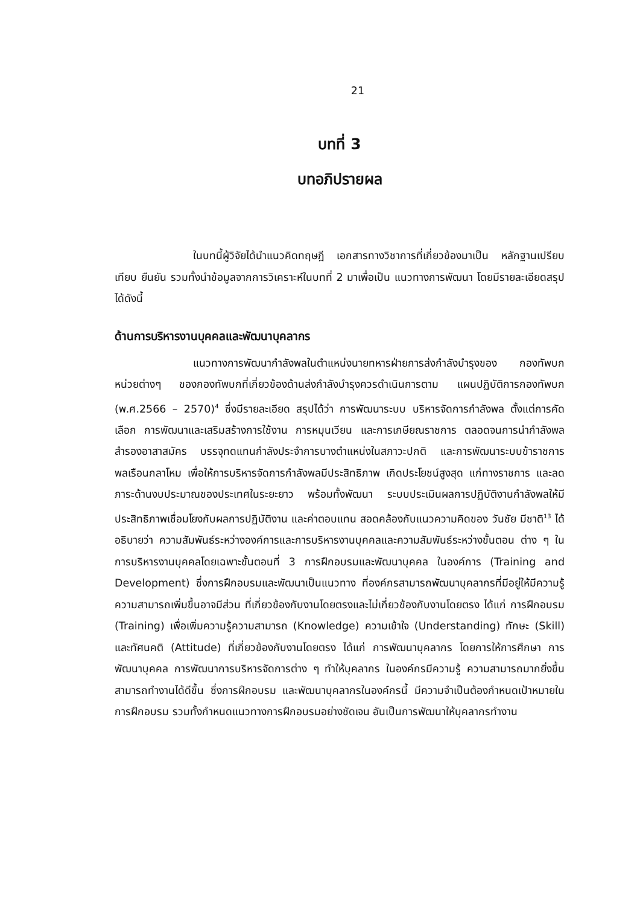21
บทที่ 3
บทอภิปรายผล
ในบทนี้ผู้วิจัยได้นำแนวคิดทฤษฎี เอกสารทางวิชาการที่เกี่ยวข้องมาเป็น หลักฐานเปรียบเทียบ ยืนยัน รวมทั้งนำข้อมูลจากการวิเคราะห์ในบทที่ 2 มาเพื่อเป็น แนวทางการพัฒนา โดยมีรายละเอียดสรุปได้ดังนี้
ด้านการบริหารงานบุคคลและพัฒนาบุคลากร
แนวทางการพัฒนากำลังพลในตำแหน่งนายทหารฝ่ายการส่งกำลังบำรุงของ กองทัพบก หน่วยต่างๆ ของกองทัพบกที่เกี่ยวข้องด้านส่งกำลังบำรุงควรดำเนินการตาม แผนปฏิบัติการกองทัพบก (พ.ศ.2566 – 2570)<sup>4</sup> ซึ่งมีรายละเอียด สรุปได้ว่า การพัฒนาระบบ บริหารจัดการกำลังพล ตั้งแต่การคัดเลือก การพัฒนาและเสริมสร้างการใช้งาน การหมุนเวียน และการเกษียณราชการ ตลอดจนการนำกำลังพลสำรองอาสาสมัคร บรรจุทดแทนกำลังประจำการบางตำแหน่งในสภาวะปกติ และการพัฒนาระบบข้าราชการ พลเรือนกลาโหม เพื่อให้การบริหารจัดการกำลังพลมีประสิทธิภาพ เกิดประโยชน์สูงสุด แก่ทางราชการ และลดภาระด้านงบประมาณของประเทศในระยะยาว พร้อมทั้งพัฒนา ระบบประเมินผลการปฏิบัติงานกำลังพลให้มีประสิทธิภาพเชื่อมโยงกับผลการปฏิบัติงาน และค่าตอบแทน สอดคล้องกับแนวความคิดของ วันชัย มีชาติ<sup>13</sup> ได้อธิบายว่า ความสัมพันธ์ระหว่างองค์การและการบริหารงานบุคคลและความสัมพันธ์ระหว่างขั้นตอน ต่าง ๆ ในการบริหารงานบุคคลโดยเฉพาะขั้นตอนที่ 3 การฝึกอบรมและพัฒนาบุคคล ในองค์การ (Training and Development) ซึ่งการฝึกอบรมและพัฒนาเป็นแนวทาง ที่องค์กรสามารถพัฒนาบุคลากรที่มีอยู่ให้มีความรู้ ความสามารถเพิ่มขึ้นอาจมีส่วน ที่เกี่ยวข้องกับงานโดยตรงและไม่เกี่ยวข้องกับงานโดยตรง ได้แก่ การฝึกอบรม (Training) เพื่อเพิ่มความรู้ความสามารถ (Knowledge) ความเข้าใจ (Understanding) ทักษะ (Skill) และทัศนคติ (Attitude) ที่เกี่ยวข้องกับงานโดยตรง ได้แก่ การพัฒนาบุคลากร โดยการให้การศึกษา การพัฒนาบุคคล การพัฒนาการบริหารจัดการต่าง ๆ ทำให้บุคลากร ในองค์กรมีความรู้ ความสามารถมากยิ่งขึ้น สามารถทำงานได้ดีขึ้น ซึ่งการฝึกอบรม และพัฒนาบุคลากรในองค์กรนี้ มีความจำเป็นต้องกำหนดเป้าหมายในการฝึกอบรม รวมทั้งกำหนดแนวทางการฝึกอบรมอย่างชัดเจน อันเป็นการพัฒนาให้บุคลากรทำงาน